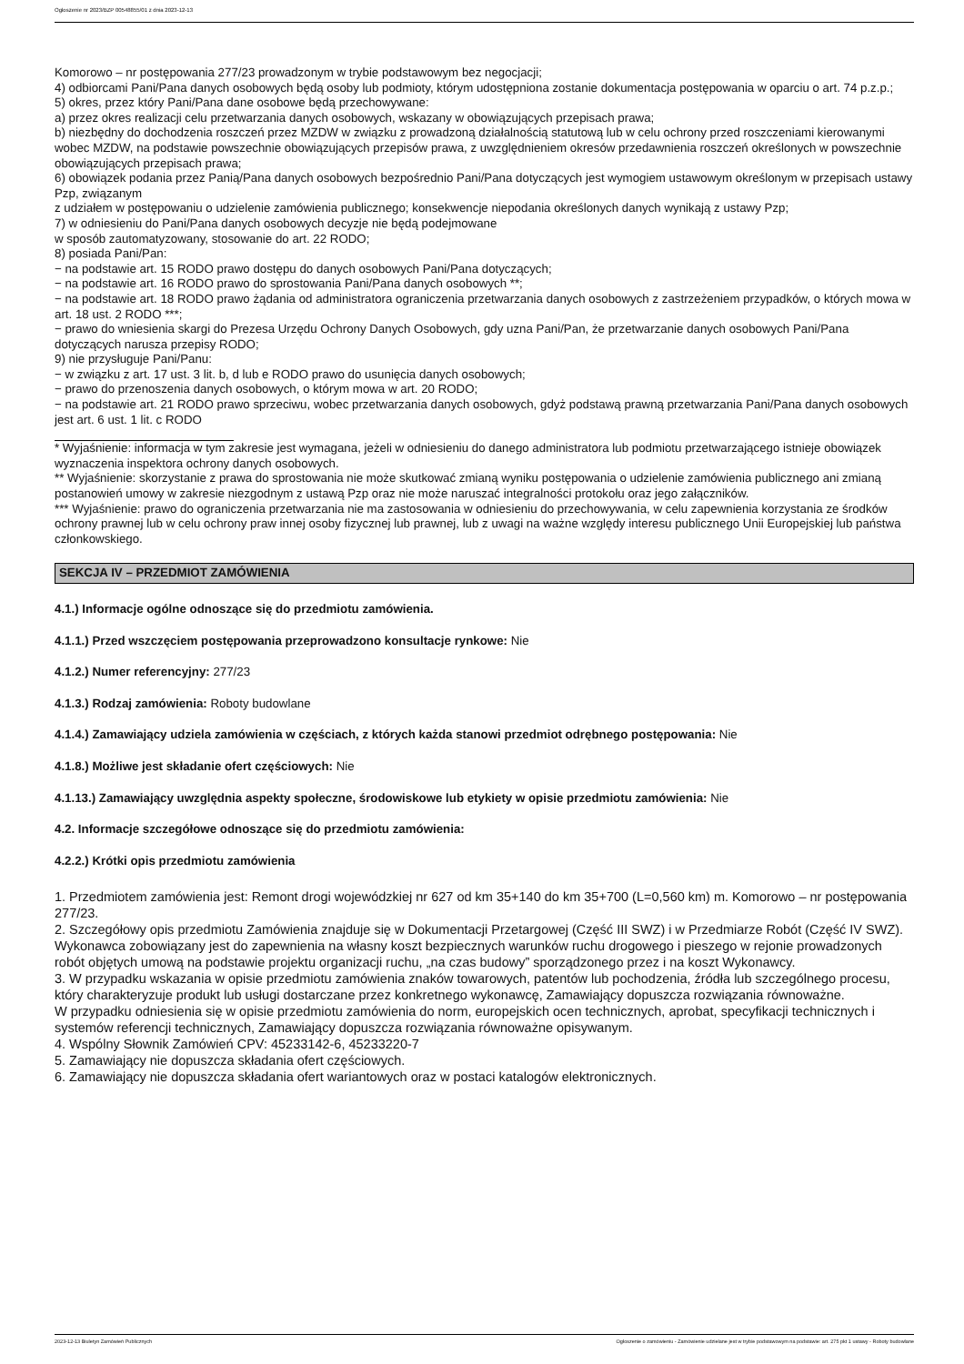Ogłoszenie nr 2023/BZP 00548855/01 z dnia 2023-12-13
Komorowo – nr postępowania 277/23 prowadzonym w trybie podstawowym bez negocjacji;
4) odbiorcami Pani/Pana danych osobowych będą osoby lub podmioty, którym udostępniona zostanie dokumentacja postępowania w oparciu o art. 74 p.z.p.;
5) okres, przez który Pani/Pana dane osobowe będą przechowywane:
a) przez okres realizacji celu przetwarzania danych osobowych, wskazany w obowiązujących przepisach prawa;
b) niezbędny do dochodzenia roszczeń przez MZDW w związku z prowadzoną działalnością statutową lub w celu ochrony przed roszczeniami kierowanymi wobec MZDW, na podstawie powszechnie obowiązujących przepisów prawa, z uwzględnieniem okresów przedawnienia roszczeń określonych w powszechnie obowiązujących przepisach prawa;
6) obowiązek podania przez Panią/Pana danych osobowych bezpośrednio Pani/Pana dotyczących jest wymogiem ustawowym określonym w przepisach ustawy Pzp, związanym
z udziałem w postępowaniu o udzielenie zamówienia publicznego; konsekwencje niepodania określonych danych wynikają z ustawy Pzp;
7) w odniesieniu do Pani/Pana danych osobowych decyzje nie będą podejmowane
w sposób zautomatyzowany, stosowanie do art. 22 RODO;
8) posiada Pani/Pan:
− na podstawie art. 15 RODO prawo dostępu do danych osobowych Pani/Pana dotyczących;
− na podstawie art. 16 RODO prawo do sprostowania Pani/Pana danych osobowych **;
− na podstawie art. 18 RODO prawo żądania od administratora ograniczenia przetwarzania danych osobowych z zastrzeżeniem przypadków, o których mowa w art. 18 ust. 2 RODO ***;
− prawo do wniesienia skargi do Prezesa Urzędu Ochrony Danych Osobowych, gdy uzna Pani/Pan, że przetwarzanie danych osobowych Pani/Pana dotyczących narusza przepisy RODO;
9) nie przysługuje Pani/Panu:
− w związku z art. 17 ust. 3 lit. b, d lub e RODO prawo do usunięcia danych osobowych;
− prawo do przenoszenia danych osobowych, o którym mowa w art. 20 RODO;
− na podstawie art. 21 RODO prawo sprzeciwu, wobec przetwarzania danych osobowych, gdyż podstawą prawną przetwarzania Pani/Pana danych osobowych jest art. 6 ust. 1 lit. c RODO
* Wyjaśnienie: informacja w tym zakresie jest wymagana, jeżeli w odniesieniu do danego administratora lub podmiotu przetwarzającego istnieje obowiązek wyznaczenia inspektora ochrony danych osobowych.
** Wyjaśnienie: skorzystanie z prawa do sprostowania nie może skutkować zmianą wyniku postępowania o udzielenie zamówienia publicznego ani zmianą postanowień umowy w zakresie niezgodnym z ustawą Pzp oraz nie może naruszać integralności protokołu oraz jego załączników.
*** Wyjaśnienie: prawo do ograniczenia przetwarzania nie ma zastosowania w odniesieniu do przechowywania, w celu zapewnienia korzystania ze środków ochrony prawnej lub w celu ochrony praw innej osoby fizycznej lub prawnej, lub z uwagi na ważne względy interesu publicznego Unii Europejskiej lub państwa członkowskiego.
SEKCJA IV – PRZEDMIOT ZAMÓWIENIA
4.1.) Informacje ogólne odnoszące się do przedmiotu zamówienia.
4.1.1.) Przed wszczęciem postępowania przeprowadzono konsultacje rynkowe: Nie
4.1.2.) Numer referencyjny: 277/23
4.1.3.) Rodzaj zamówienia: Roboty budowlane
4.1.4.) Zamawiający udziela zamówienia w częściach, z których każda stanowi przedmiot odrębnego postępowania: Nie
4.1.8.) Możliwe jest składanie ofert częściowych: Nie
4.1.13.) Zamawiający uwzględnia aspekty społeczne, środowiskowe lub etykiety w opisie przedmiotu zamówienia: Nie
4.2. Informacje szczegółowe odnoszące się do przedmiotu zamówienia:
4.2.2.) Krótki opis przedmiotu zamówienia
1. Przedmiotem zamówienia jest: Remont drogi wojewódzkiej nr 627 od km 35+140 do km 35+700 (L=0,560 km) m. Komorowo – nr postępowania 277/23.
2. Szczegółowy opis przedmiotu Zamówienia znajduje się w Dokumentacji Przetargowej (Część III SWZ) i w Przedmiarze Robót (Część IV SWZ). Wykonawca zobowiązany jest do zapewnienia na własny koszt bezpiecznych warunków ruchu drogowego i pieszego w rejonie prowadzonych robót objętych umową na podstawie projektu organizacji ruchu, „na czas budowy” sporządzonego przez i na koszt Wykonawcy.
3. W przypadku wskazania w opisie przedmiotu zamówienia znaków towarowych, patentów lub pochodzenia, źródła lub szczególnego procesu, który charakteryzuje produkt lub usługi dostarczane przez konkretnego wykonawcę, Zamawiający dopuszcza rozwiązania równoważne.
W przypadku odniesienia się w opisie przedmiotu zamówienia do norm, europejskich ocen technicznych, aprobat, specyfikacji technicznych i systemów referencji technicznych, Zamawiający dopuszcza rozwiązania równoważne opisywanym.
4. Wspólny Słownik Zamówień CPV: 45233142-6, 45233220-7
5. Zamawiający nie dopuszcza składania ofert częściowych.
6. Zamawiający nie dopuszcza składania ofert wariantowych oraz w postaci katalogów elektronicznych.
2023-12-13 Biuletyn Zamówień Publicznych Ogłoszenie o zamówieniu - Zamówienie udzielane jest w trybie podstawowym na podstawie: art. 275 pkt 1 ustawy - Roboty budowlane